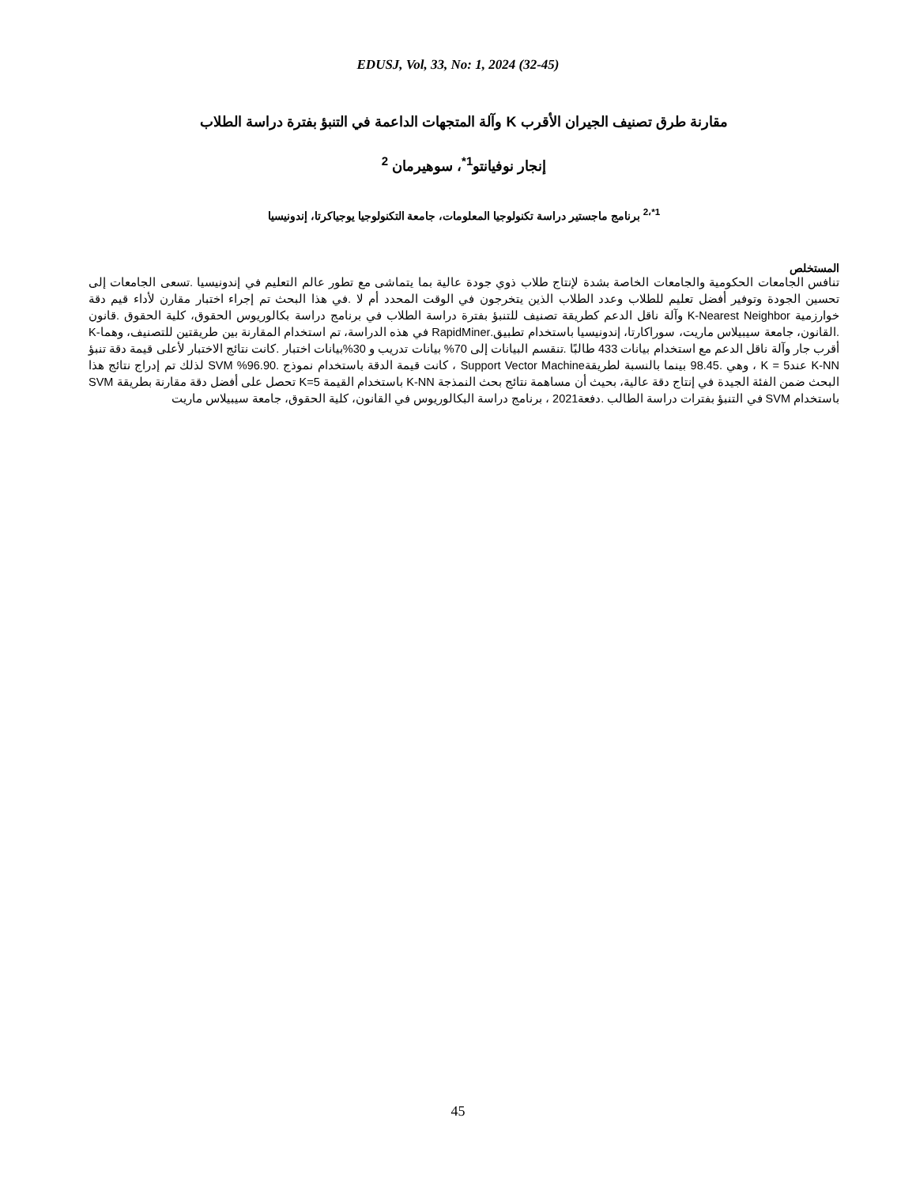EDUSJ, Vol, 33, No: 1, 2024 (32-45)
مقارنة طرق تصنيف الجيران الأقرب K وآلة المتجهات الداعمة في التنبؤ بفترة دراسة الطلاب
إنجار نوفيانتو<sup>1*</sup>، سوهيرمان <sup>2</sup>
<sup>1*،2</sup> برنامج ماجستير دراسة تكنولوجيا المعلومات، جامعة التكنولوجيا يوجياكرتا، إندونيسيا
المستخلص
تنافس الجامعات الحكومية والجامعات الخاصة بشدة لإنتاج طلاب ذوي جودة عالية بما يتماشى مع تطور عالم التعليم في إندونيسيا .تسعى الجامعات إلى تحسين الجودة وتوفير أفضل تعليم للطلاب وعدد الطلاب الذين يتخرجون في الوقت المحدد أم لا .في هذا البحث تم إجراء اختبار مقارن لأداء قيم دقة خوارزمية K-Nearest Neighbor وآلة ناقل الدعم كطريقة تصنيف للتنبؤ بفترة دراسة الطلاب في برنامج دراسة بكالوريوس الحقوق، كلية الحقوق .قانون .القانون، جامعة سيبيلاس ماريت، سوراكارتا، إندونيسيا باستخدام تطبيق.RapidMiner في هذه الدراسة، تم استخدام المقارنة بين طريقتين للتصنيف، وهما-K أقرب جار وآلة ناقل الدعم مع استخدام بيانات 433 طالبًا .تنقسم البيانات إلى 70% بيانات تدريب و 30%بيانات اختبار .كانت نتائج الاختبار لأعلى قيمة دقة تنبؤ K-NN عند5 = K ، وهي .98.45 بينما بالنسبة لطريقةSupport Vector Machine ، كانت قيمة الدقة باستخدام نموذج .96.90% SVM لذلك تم إدراج نتائج هذا البحث ضمن الفئة الجيدة في إنتاج دقة عالية، بحيث أن مساهمة نتائج بحث النمذجة K-NN باستخدام القيمة K=5 تحصل على أفضل دقة مقارنة بطريقة SVM باستخدام SVM في التنبؤ بفترات دراسة الطالب .دفعة2021 ، برنامج دراسة البكالوريوس في القانون، كلية الحقوق، جامعة سيبيلاس ماريت
45